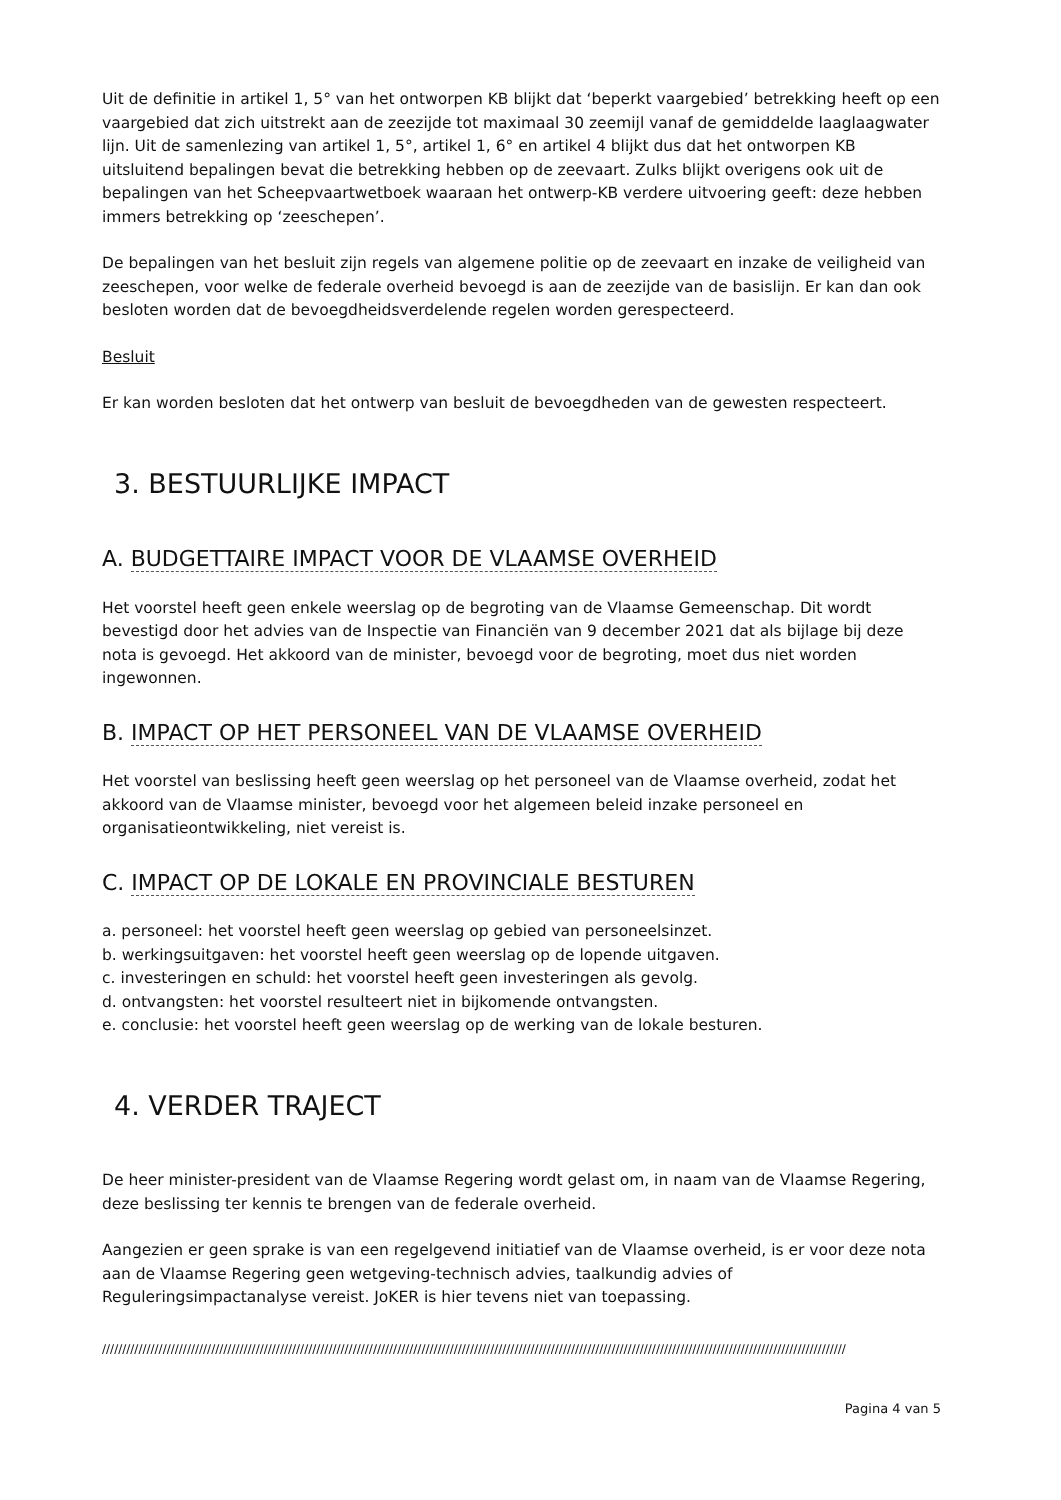Uit de definitie in artikel 1, 5° van het ontworpen KB blijkt dat ‘beperkt vaargebied’ betrekking heeft op een vaargebied dat zich uitstrekt aan de zeezijde tot maximaal 30 zeemijl vanaf de gemiddelde laaglaagwater lijn. Uit de samenlezing van artikel 1, 5°, artikel 1, 6° en artikel 4 blijkt dus dat het ontworpen KB uitsluitend bepalingen bevat die betrekking hebben op de zeevaart. Zulks blijkt overigens ook uit de bepalingen van het Scheepvaartwetboek waaraan het ontwerp-KB verdere uitvoering geeft: deze hebben immers betrekking op ‘zeeschepen’.
De bepalingen van het besluit zijn regels van algemene politie op de zeevaart en inzake de veiligheid van zeeschepen, voor welke de federale overheid bevoegd is aan de zeezijde van de basislijn. Er kan dan ook besloten worden dat de bevoegdheidsverdelende regelen worden gerespecteerd.
Besluit
Er kan worden besloten dat het ontwerp van besluit de bevoegdheden van de gewesten respecteert.
3. BESTUURLIJKE IMPACT
A. BUDGETTAIRE IMPACT VOOR DE VLAAMSE OVERHEID
Het voorstel heeft geen enkele weerslag op de begroting van de Vlaamse Gemeenschap. Dit wordt bevestigd door het advies van de Inspectie van Financiën van 9 december 2021 dat als bijlage bij deze nota is gevoegd. Het akkoord van de minister, bevoegd voor de begroting, moet dus niet worden ingewonnen.
B. IMPACT OP HET PERSONEEL VAN DE VLAAMSE OVERHEID
Het voorstel van beslissing heeft geen weerslag op het personeel van de Vlaamse overheid, zodat het akkoord van de Vlaamse minister, bevoegd voor het algemeen beleid inzake personeel en organisatieontwikkeling, niet vereist is.
C. IMPACT OP DE LOKALE EN PROVINCIALE BESTUREN
a. personeel: het voorstel heeft geen weerslag op gebied van personeelsinzet.
b. werkingsuitgaven: het voorstel heeft geen weerslag op de lopende uitgaven.
c. investeringen en schuld: het voorstel heeft geen investeringen als gevolg.
d. ontvangsten: het voorstel resulteert niet in bijkomende ontvangsten.
e. conclusie: het voorstel heeft geen weerslag op de werking van de lokale besturen.
4. VERDER TRAJECT
De heer minister-president van de Vlaamse Regering wordt gelast om, in naam van de Vlaamse Regering, deze beslissing ter kennis te brengen van de federale overheid.
Aangezien er geen sprake is van een regelgevend initiatief van de Vlaamse overheid, is er voor deze nota aan de Vlaamse Regering geen wetgeving-technisch advies, taalkundig advies of Reguleringsimpactanalyse vereist. JoKER is hier tevens niet van toepassing.
////////////////////////////////////////////////////////////////////////////////////////////////////////////////////////////////////////////////////////////////////////////////////////
Pagina 4 van 5